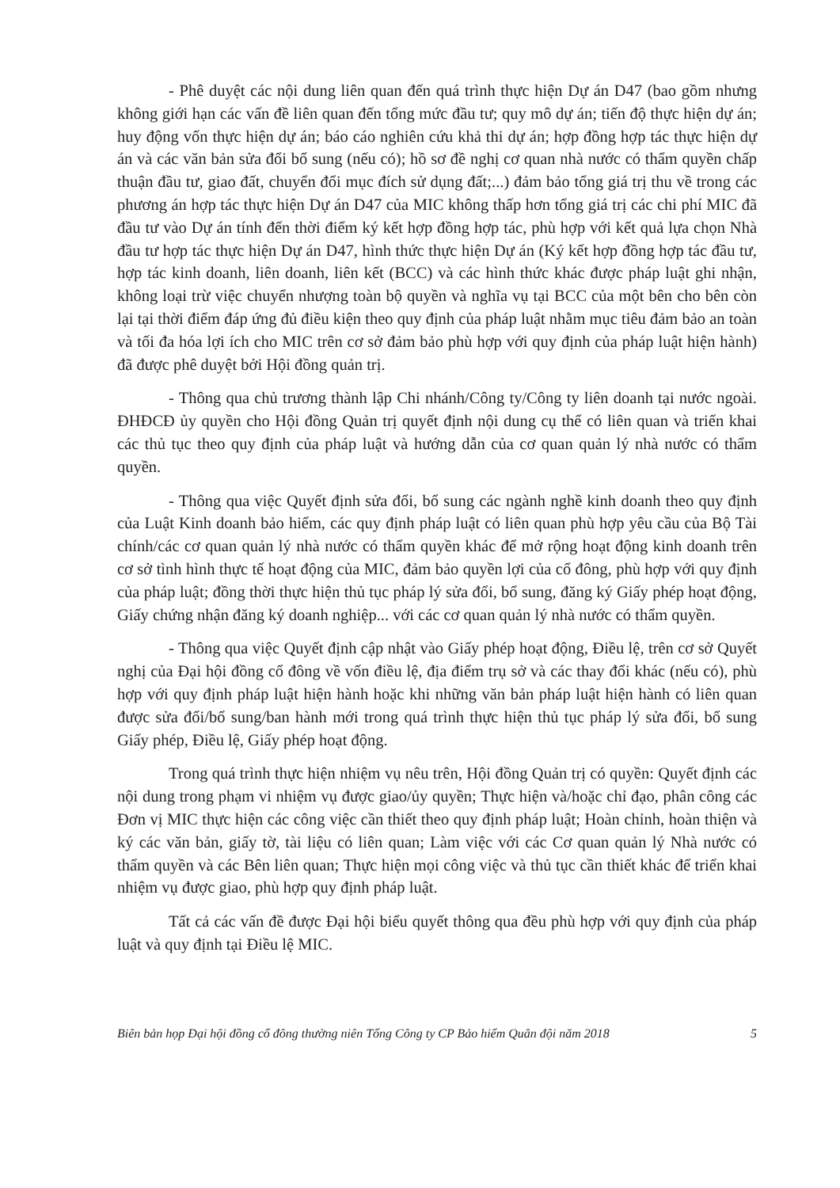- Phê duyệt các nội dung liên quan đến quá trình thực hiện Dự án D47 (bao gồm nhưng không giới hạn các vấn đề liên quan đến tổng mức đầu tư; quy mô dự án; tiến độ thực hiện dự án; huy động vốn thực hiện dự án; báo cáo nghiên cứu khả thi dự án; hợp đồng hợp tác thực hiện dự án và các văn bản sửa đổi bổ sung (nếu có); hồ sơ đề nghị cơ quan nhà nước có thẩm quyền chấp thuận đầu tư, giao đất, chuyển đổi mục đích sử dụng đất;...) đảm bảo tổng giá trị thu về trong các phương án hợp tác thực hiện Dự án D47 của MIC không thấp hơn tổng giá trị các chi phí MIC đã đầu tư vào Dự án tính đến thời điểm ký kết hợp đồng hợp tác, phù hợp với kết quả lựa chọn Nhà đầu tư hợp tác thực hiện Dự án D47, hình thức thực hiện Dự án (Ký kết hợp đồng hợp tác đầu tư, hợp tác kinh doanh, liên doanh, liên kết (BCC) và các hình thức khác được pháp luật ghi nhận, không loại trừ việc chuyển nhượng toàn bộ quyền và nghĩa vụ tại BCC của một bên cho bên còn lại tại thời điểm đáp ứng đủ điều kiện theo quy định của pháp luật nhằm mục tiêu đảm bảo an toàn và tối đa hóa lợi ích cho MIC trên cơ sở đảm bảo phù hợp với quy định của pháp luật hiện hành) đã được phê duyệt bởi Hội đồng quản trị.
- Thông qua chủ trương thành lập Chi nhánh/Công ty/Công ty liên doanh tại nước ngoài. ĐHĐCĐ ủy quyền cho Hội đồng Quản trị quyết định nội dung cụ thể có liên quan và triển khai các thủ tục theo quy định của pháp luật và hướng dẫn của cơ quan quản lý nhà nước có thẩm quyền.
- Thông qua việc Quyết định sửa đổi, bổ sung các ngành nghề kinh doanh theo quy định của Luật Kinh doanh bảo hiểm, các quy định pháp luật có liên quan phù hợp yêu cầu của Bộ Tài chính/các cơ quan quản lý nhà nước có thẩm quyền khác để mở rộng hoạt động kinh doanh trên cơ sở tình hình thực tế hoạt động của MIC, đảm bảo quyền lợi của cổ đông, phù hợp với quy định của pháp luật; đồng thời thực hiện thủ tục pháp lý sửa đổi, bổ sung, đăng ký Giấy phép hoạt động, Giấy chứng nhận đăng ký doanh nghiệp... với các cơ quan quản lý nhà nước có thẩm quyền.
- Thông qua việc Quyết định cập nhật vào Giấy phép hoạt động, Điều lệ, trên cơ sở Quyết nghị của Đại hội đồng cổ đông về vốn điều lệ, địa điểm trụ sở và các thay đổi khác (nếu có), phù hợp với quy định pháp luật hiện hành hoặc khi những văn bản pháp luật hiện hành có liên quan được sửa đổi/bổ sung/ban hành mới trong quá trình thực hiện thủ tục pháp lý sửa đổi, bổ sung Giấy phép, Điều lệ, Giấy phép hoạt động.
Trong quá trình thực hiện nhiệm vụ nêu trên, Hội đồng Quản trị có quyền: Quyết định các nội dung trong phạm vi nhiệm vụ được giao/ủy quyền; Thực hiện và/hoặc chỉ đạo, phân công các Đơn vị MIC thực hiện các công việc cần thiết theo quy định pháp luật; Hoàn chỉnh, hoàn thiện và ký các văn bản, giấy tờ, tài liệu có liên quan; Làm việc với các Cơ quan quản lý Nhà nước có thẩm quyền và các Bên liên quan; Thực hiện mọi công việc và thủ tục cần thiết khác để triển khai nhiệm vụ được giao, phù hợp quy định pháp luật.
Tất cả các vấn đề được Đại hội biểu quyết thông qua đều phù hợp với quy định của pháp luật và quy định tại Điều lệ MIC.
Biên bản họp Đại hội đồng cổ đông thường niên Tổng Công ty CP Bảo hiểm Quân đội năm 2018 5